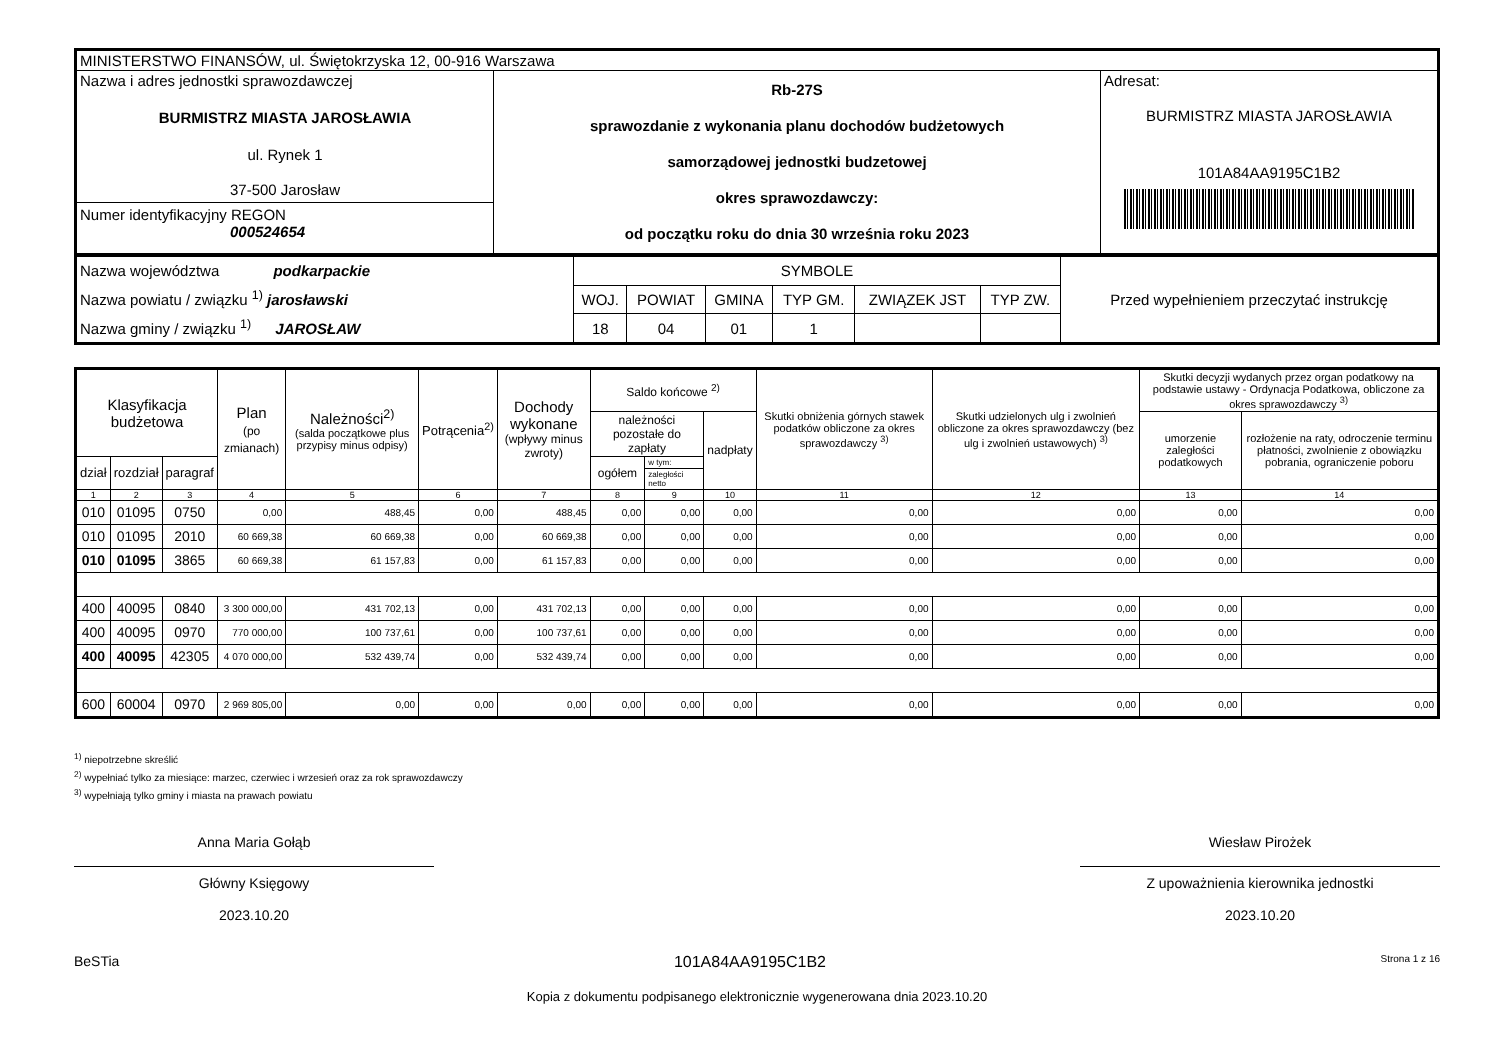| MINISTERSTWO FINANSÓW, ul. Świętokrzyska 12, 00-916 Warszawa | | |
| Nazwa i adres jednostki sprawozdawczej BURMISTRZ MIASTA JAROSŁAWIA ul. Rynek 1 37-500 Jarosław Numer identyfikacyjny REGON 000524654 | Rb-27S sprawozdanie z wykonania planu dochodów budżetowych samorządowej jednostki budzetowej okres sprawozdawczy: od początku roku do dnia 30 września roku 2023 | Adresat: BURMISTRZ MIASTA JAROSŁAWIA 101A84AA9195C1B2 |
| Nazwa województwa podkarpackie Nazwa powiatu / związku <sup>1)</sup> jarosławski Nazwa gminy / związku <sup>1)</sup> JAROSŁAW | SYMBOLE | | | | | | Przed wypełnieniem przeczytać instrukcję |
| | WOJ. | POWIAT | GMINA | TYP GM. | ZWIĄZEK JST | TYP ZW. | |
| | 18 | 04 | 01 | 1 | | | |
| Klasyfikacja budżetowa | | | Plan (po zmianach) | Należności<sup>2)</sup> (salda początkowe plus przypisy minus odpisy) | Potrącenia<sup>2)</sup> | Dochody wykonane (wpływy minus zwroty) | Saldo końcowe <sup>2)</sup> | | | Skutki obniżenia górnych stawek podatków obliczone za okres sprawozdawczy <sup>3)</sup> | Skutki udzielonych ulg i zwolnień obliczone za okres sprawozdawczy (bez ulg i zwolnień ustawowych) <sup>3)</sup> | Skutki decyzji wydanych przez organ podatkowy na podstawie ustawy - Ordynacja Podatkowa, obliczone za okres sprawozdawczy <sup>3)</sup> | |
| --- | --- | --- | --- | --- | --- | --- | --- | --- | --- | --- | --- | --- | --- |
| | | | | | | | należności pozostałe do zapłaty | | nadpłaty | | | umorzenie zaległości podatkowych | rozłożenie na raty, odroczenie terminu płatności, zwolnienie z obowiązku pobrania, ograniczenie poboru |
| dział | rozdział | paragraf | | | | | ogółem | w tym: | | | | | |
| | | | | | | | | zaległości netto | | | | | |
| 1 | 2 | 3 | 4 | 5 | 6 | 7 | 8 | 9 | 10 | 11 | 12 | 13 | 14 |
| 010 | 01095 | 0750 | 0,00 | 488,45 | 0,00 | 488,45 | 0,00 | 0,00 | 0,00 | 0,00 | 0,00 | 0,00 | 0,00 |
| 010 | 01095 | 2010 | 60 669,38 | 60 669,38 | 0,00 | 60 669,38 | 0,00 | 0,00 | 0,00 | 0,00 | 0,00 | 0,00 | 0,00 |
| 010 | 01095 | 3865 | 60 669,38 | 61 157,83 | 0,00 | 61 157,83 | 0,00 | 0,00 | 0,00 | 0,00 | 0,00 | 0,00 | 0,00 |
| 400 | 40095 | 0840 | 3 300 000,00 | 431 702,13 | 0,00 | 431 702,13 | 0,00 | 0,00 | 0,00 | 0,00 | 0,00 | 0,00 | 0,00 |
| 400 | 40095 | 0970 | 770 000,00 | 100 737,61 | 0,00 | 100 737,61 | 0,00 | 0,00 | 0,00 | 0,00 | 0,00 | 0,00 | 0,00 |
| 400 | 40095 | 42305 | 4 070 000,00 | 532 439,74 | 0,00 | 532 439,74 | 0,00 | 0,00 | 0,00 | 0,00 | 0,00 | 0,00 | 0,00 |
| 600 | 60004 | 0970 | 2 969 805,00 | 0,00 | 0,00 | 0,00 | 0,00 | 0,00 | 0,00 | 0,00 | 0,00 | 0,00 | 0,00 |
<sup>1)</sup> niepotrzebne skreślić
<sup>2)</sup> wypełniać tylko za miesiące: marzec, czerwiec i wrzesień oraz za rok sprawozdawczy
<sup>3)</sup> wypełniają tylko gminy i miasta na prawach powiatu
Anna Maria Gołąb
Główny Księgowy
2023.10.20
Wiesław Pirożek
Z upoważnienia kierownika jednostki
2023.10.20
BeSTia 101A84AA9195C1B2 Strona 1 z 16
Kopia z dokumentu podpisanego elektronicznie wygenerowana dnia 2023.10.20